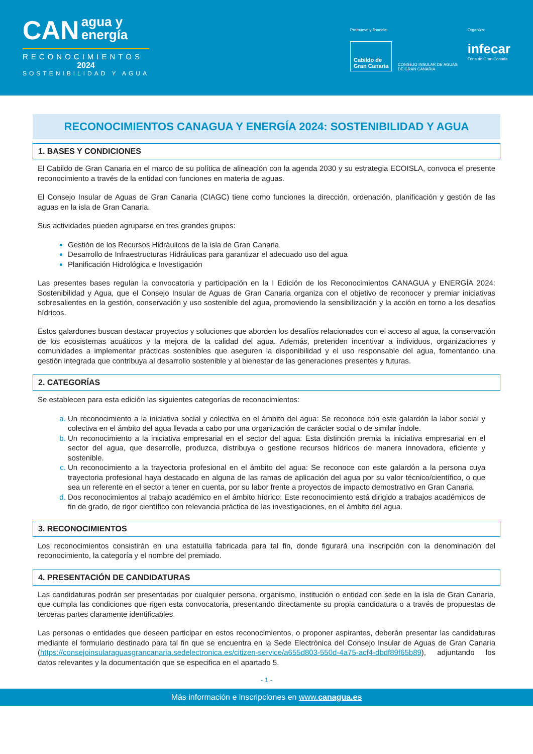CAN agua y
energía
RECONOCIMIENTOS
2024
SOSTENIBILIDAD Y AGUA
Promueve y financia:
Cabildo de
Gran Canaria
CONSEJO INSULAR DE AGUAS
DE GRAN CANARIA
Organiza:
infecar
Feria de Gran Canaria
RECONOCIMIENTOS CANAGUA Y ENERGÍA 2024: SOSTENIBILIDAD Y AGUA
1. BASES Y CONDICIONES
El Cabildo de Gran Canaria en el marco de su política de alineación con la agenda 2030 y su estrategia ECOISLA, convoca el presente reconocimiento a través de la entidad con funciones en materia de aguas.
El Consejo Insular de Aguas de Gran Canaria (CIAGC) tiene como funciones la dirección, ordenación, planificación y gestión de las aguas en la isla de Gran Canaria.
Sus actividades pueden agruparse en tres grandes grupos:
Gestión de los Recursos Hidráulicos de la isla de Gran Canaria
Desarrollo de Infraestructuras Hidráulicas para garantizar el adecuado uso del agua
Planificación Hidrológica e Investigación
Las presentes bases regulan la convocatoria y participación en la I Edición de los Reconocimientos CANAGUA y ENERGÍA 2024: Sostenibilidad y Agua, que el Consejo Insular de Aguas de Gran Canaria organiza con el objetivo de reconocer y premiar iniciativas sobresalientes en la gestión, conservación y uso sostenible del agua, promoviendo la sensibilización y la acción en torno a los desafíos hídricos.
Estos galardones buscan destacar proyectos y soluciones que aborden los desafíos relacionados con el acceso al agua, la conservación de los ecosistemas acuáticos y la mejora de la calidad del agua. Además, pretenden incentivar a individuos, organizaciones y comunidades a implementar prácticas sostenibles que aseguren la disponibilidad y el uso responsable del agua, fomentando una gestión integrada que contribuya al desarrollo sostenible y al bienestar de las generaciones presentes y futuras.
2. CATEGORÍAS
Se establecen para esta edición las siguientes categorías de reconocimientos:
Un reconocimiento a la iniciativa social y colectiva en el ámbito del agua: Se reconoce con este galardón la labor social y colectiva en el ámbito del agua llevada a cabo por una organización de carácter social o de similar índole.
Un reconocimiento a la iniciativa empresarial en el sector del agua: Esta distinción premia la iniciativa empresarial en el sector del agua, que desarrolle, produzca, distribuya o gestione recursos hídricos de manera innovadora, eficiente y sostenible.
Un reconocimiento a la trayectoria profesional en el ámbito del agua: Se reconoce con este galardón a la persona cuya trayectoria profesional haya destacado en alguna de las ramas de aplicación del agua por su valor técnico/científico, o que sea un referente en el sector a tener en cuenta, por su labor frente a proyectos de impacto demostrativo en Gran Canaria.
Dos reconocimientos al trabajo académico en el ámbito hídrico: Este reconocimiento está dirigido a trabajos académicos de fin de grado, de rigor científico con relevancia práctica de las investigaciones, en el ámbito del agua.
3. RECONOCIMIENTOS
Los reconocimientos consistirán en una estatuilla fabricada para tal fin, donde figurará una inscripción con la denominación del reconocimiento, la categoría y el nombre del premiado.
4. PRESENTACIÓN DE CANDIDATURAS
Las candidaturas podrán ser presentadas por cualquier persona, organismo, institución o entidad con sede en la isla de Gran Canaria, que cumpla las condiciones que rigen esta convocatoria, presentando directamente su propia candidatura o a través de propuestas de terceras partes claramente identificables.
Las personas o entidades que deseen participar en estos reconocimientos, o proponer aspirantes, deberán presentar las candidaturas mediante el formulario destinado para tal fin que se encuentra en la Sede Electrónica del Consejo Insular de Aguas de Gran Canaria (https://consejoinsularaguasgrancanaria.sedelectronica.es/citizen-service/a655d803-550d-4a75-acf4-dbdf89f65b89), adjuntando los datos relevantes y la documentación que se especifica en el apartado 5.
- 1 -
Más información e inscripciones en www.canagua.es